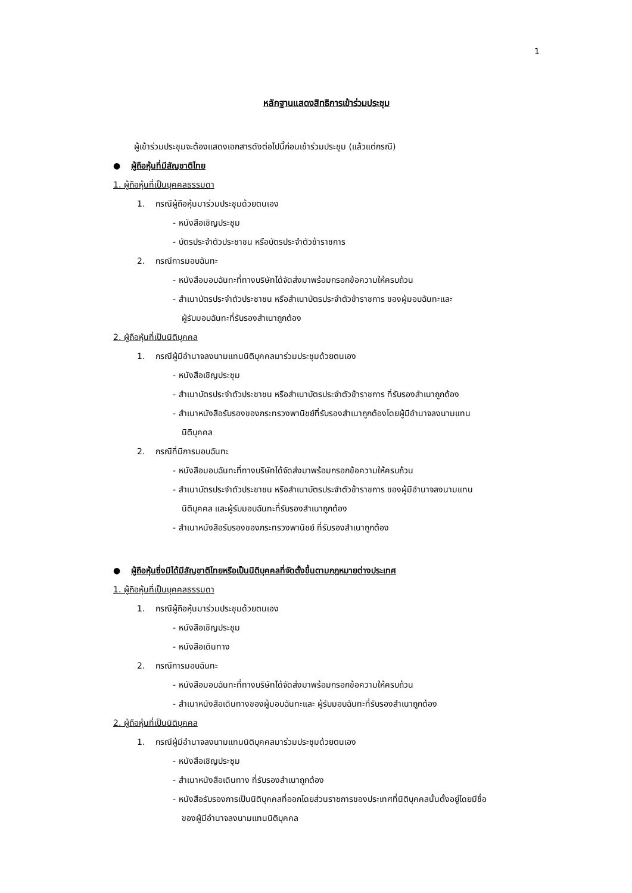1
หลักฐานแสดงสิทธิการเข้าร่วมประชุม
ผู้เข้าร่วมประชุมจะต้องแสดงเอกสารดังต่อไปนี้ก่อนเข้าร่วมประชุม (แล้วแต่กรณี)
● ผู้ถือหุ้นที่มีสัญชาติไทย
1. ผู้ถือหุ้นที่เป็นบุคคลธรรมดา
1. กรณีผู้ถือหุ้นมาร่วมประชุมด้วยตนเอง
- หนังสือเชิญประชุม
- บัตรประจำตัวประชาชน หรือบัตรประจำตัวข้าราชการ
2. กรณีการมอบฉันทะ
- หนังสือมอบฉันทะที่ทางบริษัทได้จัดส่งมาพร้อมกรอกข้อความให้ครบถ้วน
- สำเนาบัตรประจำตัวประชาชน หรือสำเนาบัตรประจำตัวข้าราชการ ของผู้มอบฉันทะและ
ผู้รับมอบฉันทะที่รับรองสำเนาถูกต้อง
2. ผู้ถือหุ้นที่เป็นนิติบุคคล
1. กรณีผู้มีอำนาจลงนามแทนนิติบุคคลมาร่วมประชุมด้วยตนเอง
- หนังสือเชิญประชุม
- สำเนาบัตรประจำตัวประชาชน หรือสำเนาบัตรประจำตัวข้าราชการ ที่รับรองสำเนาถูกต้อง
- สำเนาหนังสือรับรองของกระทรวงพานิชย์ที่รับรองสำเนาถูกต้องโดยผู้มีอำนาจลงนามแทน
นิติบุคคล
2. กรณีที่มีการมอบฉันทะ
- หนังสือมอบฉันทะที่ทางบริษัทได้จัดส่งมาพร้อมกรอกข้อความให้ครบถ้วน
- สำเนาบัตรประจำตัวประชาชน หรือสำเนาบัตรประจำตัวข้าราชการ ของผู้มีอำนาจลงนามแทน
นิติบุคคล และผู้รับมอบฉันทะที่รับรองสำเนาถูกต้อง
- สำเนาหนังสือรับรองของกระทรวงพานิชย์ ที่รับรองสำเนาถูกต้อง
● ผู้ถือหุ้นซึ่งมิได้มีสัญชาติไทยหรือเป็นนิติบุคคลที่จัดตั้งขึ้นตามกฎหมายต่างประเทศ
1. ผู้ถือหุ้นที่เป็นบุคคลธรรมดา
1. กรณีผู้ถือหุ้นมาร่วมประชุมด้วยตนเอง
- หนังสือเชิญประชุม
- หนังสือเดินทาง
2. กรณีการมอบฉันทะ
- หนังสือมอบฉันทะที่ทางบริษัทได้จัดส่งมาพร้อมกรอกข้อความให้ครบถ้วน
- สำเนาหนังสือเดินทางของผู้มอบฉันทะและ ผู้รับมอบฉันทะที่รับรองสำเนาถูกต้อง
2. ผู้ถือหุ้นที่เป็นนิติบุคคล
1. กรณีผู้มีอำนาจลงนามแทนนิติบุคคลมาร่วมประชุมด้วยตนเอง
- หนังสือเชิญประชุม
- สำเนาหนังสือเดินทาง ที่รับรองสำเนาถูกต้อง
- หนังสือรับรองการเป็นนิติบุคคลที่ออกโดยส่วนราชการของประเทศที่นิติบุคคลนั้นตั้งอยู่โดยมีชื่อ
ของผู้มีอำนาจลงนามแทนนิติบุคคล